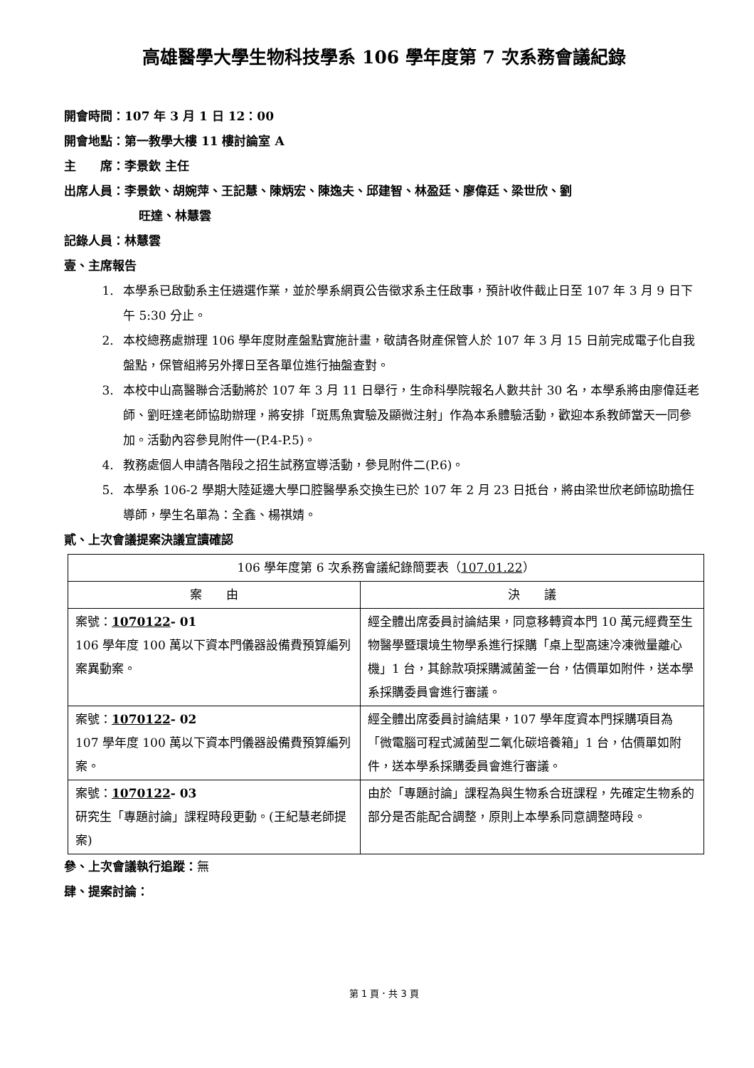高雄醫學大學生物科技學系 106 學年度第 7 次系務會議紀錄
開會時間：107 年 3 月 1 日 12：00
開會地點：第一教學大樓 11 樓討論室 A
主　　席：李景欽 主任
出席人員：李景欽、胡婉萍、王記慧、陳炳宏、陳逸夫、邱建智、林盈廷、廖偉廷、梁世欣、劉
旺達、林慧雲
記錄人員：林慧雲
壹、主席報告
1. 本學系已啟動系主任遴選作業，並於學系網頁公告徵求系主任啟事，預計收件截止日至 107 年 3 月 9 日下午 5:30 分止。
2. 本校總務處辦理 106 學年度財產盤點實施計畫，敬請各財產保管人於 107 年 3 月 15 日前完成電子化自我盤點，保管組將另外擇日至各單位進行抽盤查對。
3. 本校中山高醫聯合活動將於 107 年 3 月 11 日舉行，生命科學院報名人數共計 30 名，本學系將由廖偉廷老師、劉旺達老師協助辦理，將安排「斑馬魚實驗及顯微注射」作為本系體驗活動，歡迎本系教師當天一同參加。活動內容參見附件一(P.4-P.5)。
4. 教務處個人申請各階段之招生試務宣導活動，參見附件二(P.6)。
5. 本學系 106-2 學期大陸延邊大學口腔醫學系交換生已於 107 年 2 月 23 日抵台，將由梁世欣老師協助擔任導師，學生名單為：全鑫、楊祺婧。
貳、上次會議提案決議宣讀確認
| 106 學年度第 6 次系務會議紀錄簡要表（ 107.01.22 ） | |
| --- | --- |
| 案 由 | 決 議 |
| 案號： 1070122 - 01 106 學年度 100 萬以下資本門儀器設備費預算編列案異動案。 | 經全體出席委員討論結果，同意移轉資本門 10 萬元經費至生物醫學暨環境生物學系進行採購「桌上型高速冷凍微量離心機」1 台，其餘款項採購滅菌釜一台，估價單如附件，送本學系採購委員會進行審議。 |
| 案號： 1070122 - 02 107 學年度 100 萬以下資本門儀器設備費預算編列案。 | 經全體出席委員討論結果，107 學年度資本門採購項目為「微電腦可程式滅菌型二氧化碳培養箱」1 台，估價單如附件，送本學系採購委員會進行審議。 |
| 案號： 1070122 - 03 研究生「專題討論」課程時段更動。(王紀慧老師提案) | 由於「專題討論」課程為與生物系合班課程，先確定生物系的部分是否能配合調整，原則上本學系同意調整時段。 |
參、上次會議執行追蹤：無
肆、提案討論：
第 1 頁．共 3 頁